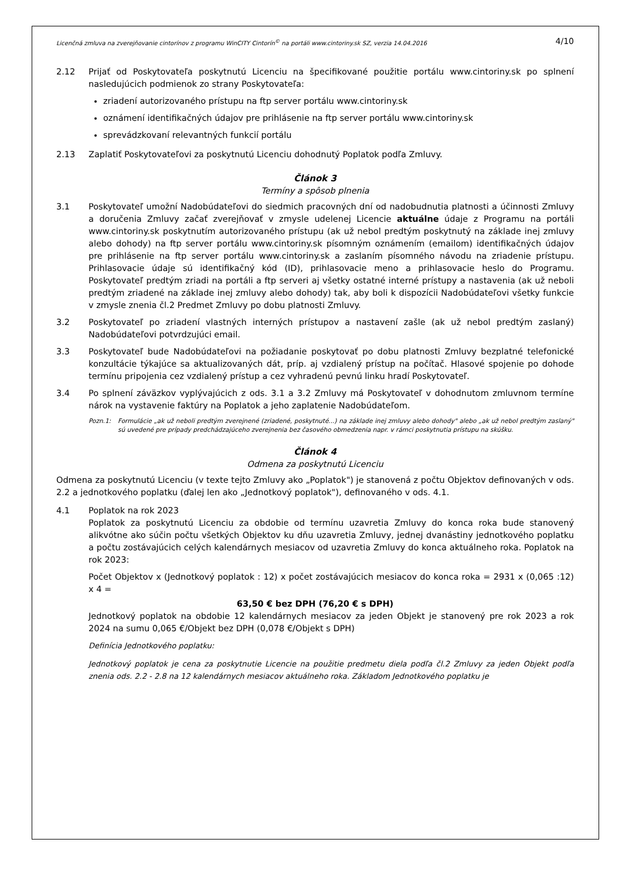Licenčná zmluva na zverejňovanie cintorínov z programu WinCITY Cintorín<sup>©</sup> na portáli www.cintoriny.sk SZ, verzia 14.04.2016 4/10
2.12 Prijať od Poskytovateľa poskytnutú Licenciu na špecifikované použitie portálu www.cintoriny.sk po splnení nasledujúcich podmienok zo strany Poskytovateľa:
zriadení autorizovaného prístupu na ftp server portálu www.cintoriny.sk
oznámení identifikačných údajov pre prihlásenie na ftp server portálu www.cintoriny.sk
sprevádzkovaní relevantných funkcií portálu
2.13 Zaplatiť Poskytovateľovi za poskytnutú Licenciu dohodnutý Poplatok podľa Zmluvy.
Článok 3
Termíny a spôsob plnenia
3.1 Poskytovateľ umožní Nadobúdateľovi do siedmich pracovných dní od nadobudnutia platnosti a účinnosti Zmluvy a doručenia Zmluvy začať zverejňovať v zmysle udelenej Licencie aktuálne údaje z Programu na portáli www.cintoriny.sk poskytnutím autorizovaného prístupu (ak už nebol predtým poskytnutý na základe inej zmluvy alebo dohody) na ftp server portálu www.cintoriny.sk písomným oznámením (emailom) identifikačných údajov pre prihlásenie na ftp server portálu www.cintoriny.sk a zaslaním písomného návodu na zriadenie prístupu. Prihlasovacie údaje sú identifikačný kód (ID), prihlasovacie meno a prihlasovacie heslo do Programu. Poskytovateľ predtým zriadi na portáli a ftp serveri aj všetky ostatné interné prístupy a nastavenia (ak už neboli predtým zriadené na základe inej zmluvy alebo dohody) tak, aby boli k dispozícii Nadobúdateľovi všetky funkcie v zmysle znenia čl.2 Predmet Zmluvy po dobu platnosti Zmluvy.
3.2 Poskytovateľ po zriadení vlastných interných prístupov a nastavení zašle (ak už nebol predtým zaslaný) Nadobúdateľovi potvrdzujúci email.
3.3 Poskytovateľ bude Nadobúdateľovi na požiadanie poskytovať po dobu platnosti Zmluvy bezplatné telefonické konzultácie týkajúce sa aktualizovaných dát, príp. aj vzdialený prístup na počítač. Hlasové spojenie po dohode termínu pripojenia cez vzdialený prístup a cez vyhradenú pevnú linku hradí Poskytovateľ.
3.4 Po splnení záväzkov vyplývajúcich z ods. 3.1 a 3.2 Zmluvy má Poskytovateľ v dohodnutom zmluvnom termíne nárok na vystavenie faktúry na Poplatok a jeho zaplatenie Nadobúdateľom.
Pozn.1: Formulácie „ak už neboli predtým zverejnené (zriadené, poskytnuté...) na základe inej zmluvy alebo dohody" alebo „ak už nebol predtým zaslaný" sú uvedené pre prípady predchádzajúceho zverejnenia bez časového obmedzenia napr. v rámci poskytnutia prístupu na skúšku.
Článok 4
Odmena za poskytnutú Licenciu
Odmena za poskytnutú Licenciu (v texte tejto Zmluvy ako „Poplatok") je stanovená z počtu Objektov definovaných v ods. 2.2 a jednotkového poplatku (ďalej len ako „Jednotkový poplatok"), definovaného v ods. 4.1.
4.1 Poplatok na rok 2023
Poplatok za poskytnutú Licenciu za obdobie od termínu uzavretia Zmluvy do konca roka bude stanovený alikvótne ako súčin počtu všetkých Objektov ku dňu uzavretia Zmluvy, jednej dvanástiny jednotkového poplatku a počtu zostávajúcich celých kalendárnych mesiacov od uzavretia Zmluvy do konca aktuálneho roka. Poplatok na rok 2023:
Počet Objektov x (Jednotkový poplatok : 12) x počet zostávajúcich mesiacov do konca roka = 2931 x (0,065 :12) x 4 =
63,50 € bez DPH (76,20 € s DPH)
Jednotkový poplatok na obdobie 12 kalendárnych mesiacov za jeden Objekt je stanovený pre rok 2023 a rok 2024 na sumu 0,065 €/Objekt bez DPH (0,078 €/Objekt s DPH)
Definícia Jednotkového poplatku:
Jednotkový poplatok je cena za poskytnutie Licencie na použitie predmetu diela podľa čl.2 Zmluvy za jeden Objekt podľa znenia ods. 2.2 - 2.8 na 12 kalendárnych mesiacov aktuálneho roka. Základom Jednotkového poplatku je